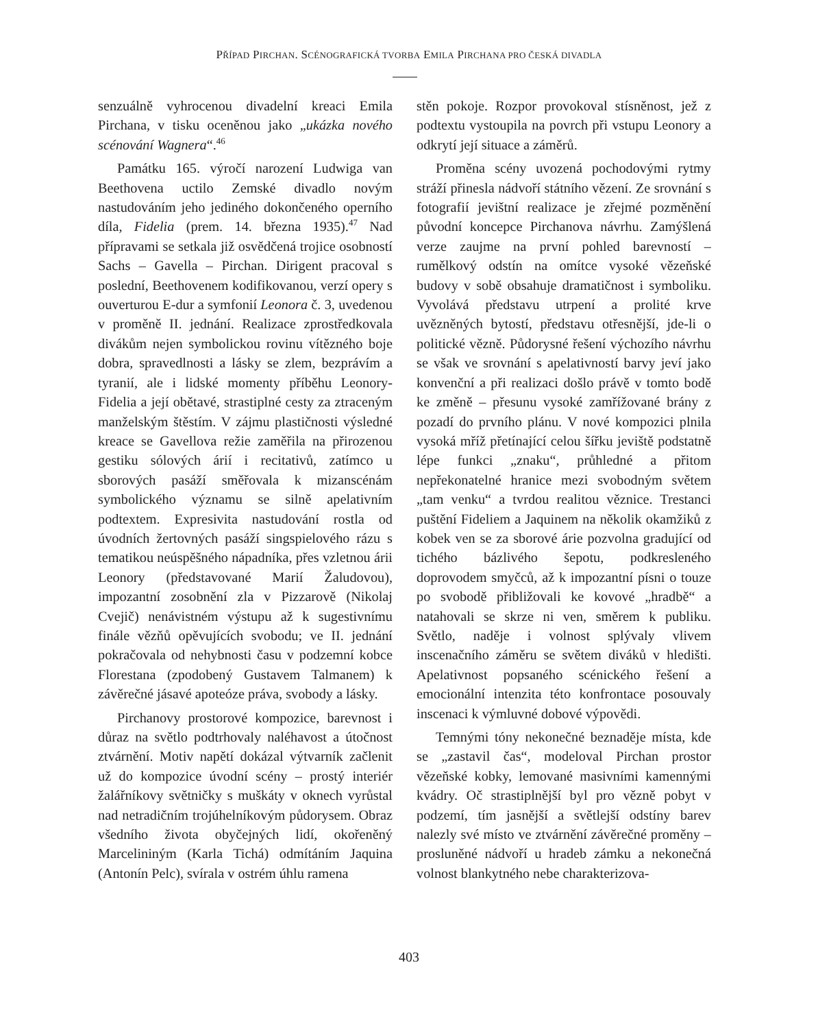PŘÍPAD PIRCHAN. SCÉNOGRAFICKÁ TVORBA EMILA PIRCHANA PRO ČESKÁ DIVADLA
senzuálně vyhrocenou divadelní kreaci Emila Pirchana, v tisku oceněnou jako „ukázka nového scénování Wagnera“.<sup>46</sup>
Památku 165. výročí narození Ludwiga van Beethovena uctilo Zemské divadlo novým nastudováním jeho jediného dokončeného operního díla, Fidelia (prem. 14. března 1935).<sup>47</sup> Nad přípravami se setkala již osvědčená trojice osobností Sachs – Gavella – Pirchan. Dirigent pracoval s poslední, Beethovenem kodifikovanou, verzí opery s ouverturou E-dur a symfonií Leonora č. 3, uvedenou v proměně II. jednání. Realizace zprostředkovala divákům nejen symbolickou rovinu vítězného boje dobra, spravedlnosti a lásky se zlem, bezprávím a tyranií, ale i lidské momenty příběhu Leonory-Fidelia a její obětavé, strastiplné cesty za ztraceným manželským štěstím. V zájmu plastičnosti výsledné kreace se Gavellova režie zaměřila na přirozenou gestiku sólových árií i recitativů, zatímco u sborových pasáží směřovala k mizanscénám symbolického významu se silně apelativním podtextem. Expresivita nastudování rostla od úvodních žertovných pasáží singspielového rázu s tematikou neúspěšného nápadníka, přes vzletnou árii Leonory (představované Marií Žaludovou), impozantní zosobnění zla v Pizzarově (Nikolaj Cvejič) nenávistném výstupu až k sugestivnímu finále vězňů opěvujících svobodu; ve II. jednání pokračovala od nehybnosti času v podzemní kobce Florestana (zpodobený Gustavem Talmanem) k závěrečné jásavé apoteóze práva, svobody a lásky.
Pirchanovy prostorové kompozice, barevnost i důraz na světlo podtrhovaly naléhavost a útočnost ztvárnění. Motiv napětí dokázal výtvarník začlenit už do kompozice úvodní scény – prostý interiér žalářníkovy světničky s muškáty v oknech vyrůstal nad netradičním trojúhelníkovým půdorysem. Obraz všedního života obyčejných lidí, okořeněný Marcelininým (Karla Tichá) odmítáním Jaquina (Antonín Pelc), svírala v ostrém úhlu ramena
stěn pokoje. Rozpor provokoval stísněnost, jež z podtextu vystoupila na povrch při vstupu Leonory a odkrytí její situace a záměrů.
Proměna scény uvozená pochodovými rytmy stráží přinesla nádvoří státního vězení. Ze srovnání s fotografií jevištní realizace je zřejmé pozměnění původní koncepce Pirchanova návrhu. Zamýšlená verze zaujme na první pohled barevností – rumělkový odstín na omítce vysoké vězeňské budovy v sobě obsahuje dramatičnost i symboliku. Vyvolává představu utrpení a prolité krve uvězněných bytostí, představu otřesnější, jde-li o politické vězně. Půdorysné řešení výchozího návrhu se však ve srovnání s apelativností barvy jeví jako konvenční a při realizaci došlo právě v tomto bodě ke změně – přesunu vysoké zamřížované brány z pozadí do prvního plánu. V nové kompozici plnila vysoká mříž přetínající celou šířku jeviště podstatně lépe funkci „znaku“, průhledné a přitom nepřekonatelné hranice mezi svobodným světem „tam venku“ a tvrdou realitou věznice. Trestanci puštění Fideliem a Jaquinem na několik okamžiků z kobek ven se za sborové árie pozvolna gradující od tichého bázlivého šepotu, podkresleného doprovodem smyčců, až k impozantní písni o touze po svobodě přibližovali ke kovové „hradbě“ a natahovali se skrze ni ven, směrem k publiku. Světlo, naděje i volnost splývaly vlivem inscenačního záměru se světem diváků v hledišti. Apelativnost popsaného scénického řešení a emocionální intenzita této konfrontace posouvaly inscenaci k výmluvné dobové výpovědi.
Temnými tóny nekonečné beznaděje místa, kde se „zastavil čas“, modeloval Pirchan prostor vězeňské kobky, lemované masivními kamennými kvádry. Oč strastiplnější byl pro vězně pobyt v podzemí, tím jasnější a světlejší odstíny barev nalezly své místo ve ztvárnění závěrečné proměny – prosluněné nádvoří u hradeb zámku a nekonečná volnost blankytného nebe charakterizova-
403